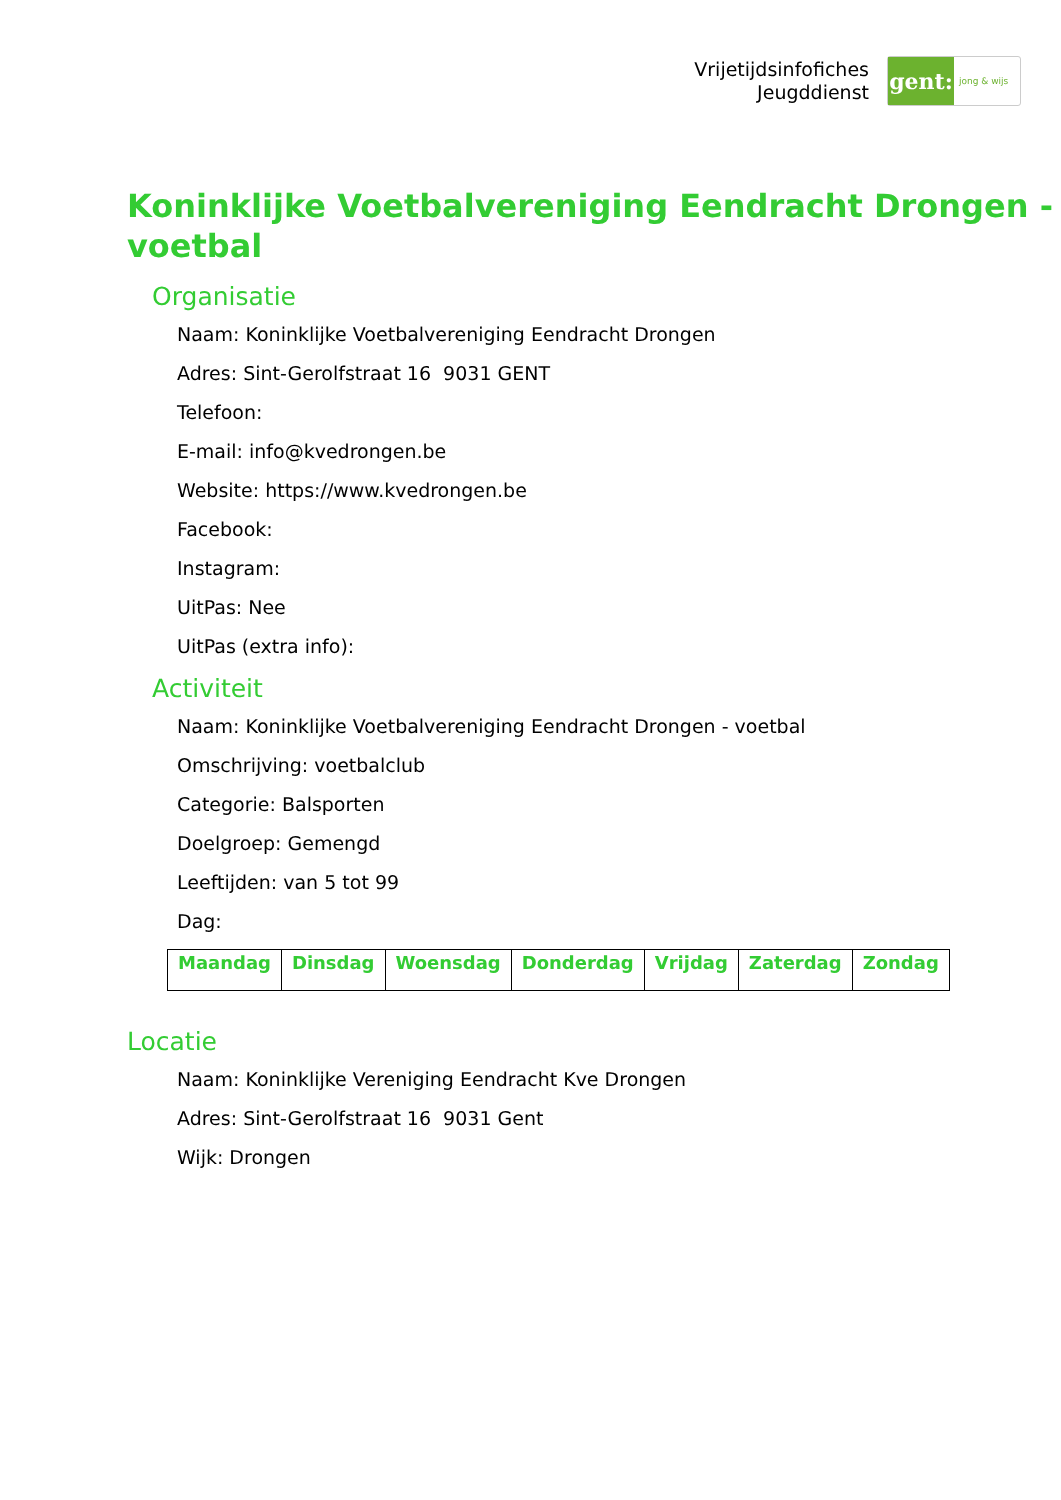Vrijetijdsinfofiches
Jeugddienst
gent:
jong & wijs
Koninklijke Voetbalvereniging Eendracht Drongen - voetbal
Organisatie
Naam: Koninklijke Voetbalvereniging Eendracht Drongen
Adres: Sint-Gerolfstraat 16 9031 GENT
Telefoon:
E-mail: info@kvedrongen.be
Website: https://www.kvedrongen.be
Facebook:
Instagram:
UitPas: Nee
UitPas (extra info):
Activiteit
Naam: Koninklijke Voetbalvereniging Eendracht Drongen - voetbal
Omschrijving: voetbalclub
Categorie: Balsporten
Doelgroep: Gemengd
Leeftijden: van 5 tot 99
Dag:
| Maandag | Dinsdag | Woensdag | Donderdag | Vrijdag | Zaterdag | Zondag |
Locatie
Naam: Koninklijke Vereniging Eendracht Kve Drongen
Adres: Sint-Gerolfstraat 16 9031 Gent
Wijk: Drongen